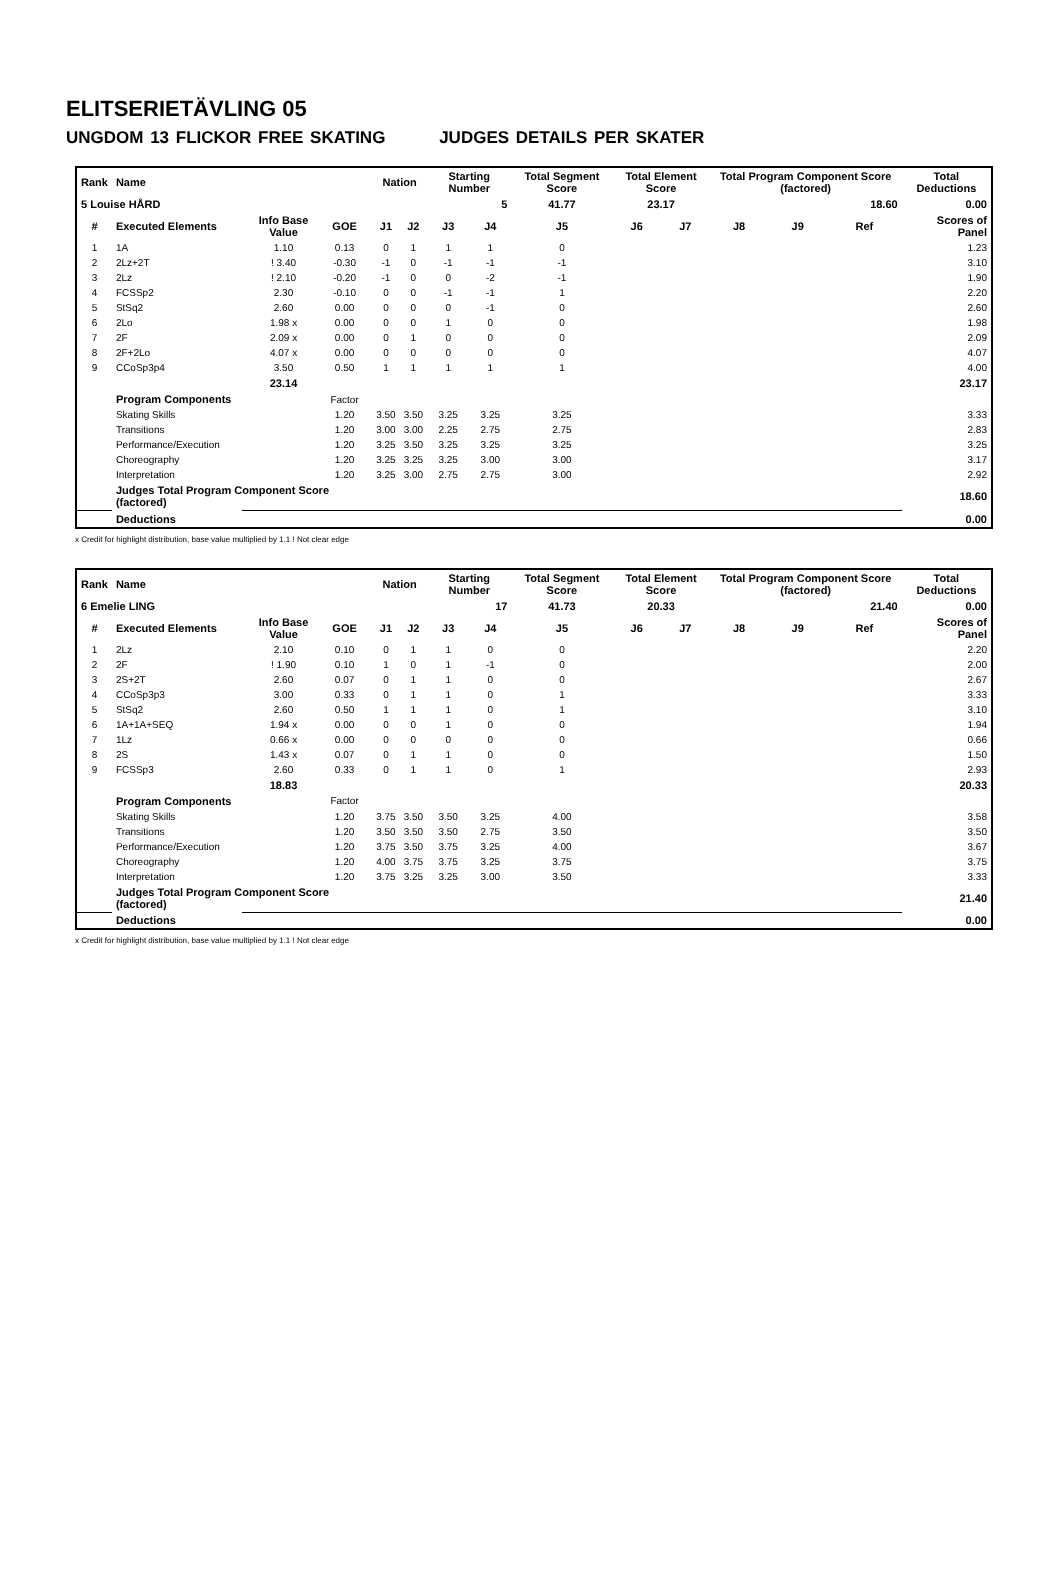ELITSERIETÄVLING 05
UNGDOM 13 FLICKOR FREE SKATING JUDGES DETAILS PER SKATER
| Rank | Name | | | | Nation | | Starting Number | | Total Segment Score | Total Element Score | | Total Program Component Score (factored) | | | Total Deductions |
| --- | --- | --- | --- | --- | --- | --- | --- | --- | --- | --- | --- | --- | --- | --- | --- |
| 5 Louise HÅRD | | | | | | | 5 | | 41.77 | 23.17 | | 18.60 | | | 0.00 |
| # | Executed Elements | Info Base Value | GOE | | J1 | J2 | J3 | J4 | J5 | J6 | J7 | J8 | J9 | Ref | Scores of Panel |
| 1 | 1A | 1.10 | 0.13 | | 0 | 1 | 1 | 1 | 0 | | | | | | 1.23 |
| 2 | 2Lz+2T | ! 3.40 | -0.30 | | -1 | 0 | -1 | -1 | -1 | | | | | | 3.10 |
| 3 | 2Lz | ! 2.10 | -0.20 | | -1 | 0 | 0 | -2 | -1 | | | | | | 1.90 |
| 4 | FCSSp2 | 2.30 | -0.10 | | 0 | 0 | -1 | -1 | 1 | | | | | | 2.20 |
| 5 | StSq2 | 2.60 | 0.00 | | 0 | 0 | 0 | -1 | 0 | | | | | | 2.60 |
| 6 | 2Lo | 1.98 x | 0.00 | | 0 | 0 | 1 | 0 | 0 | | | | | | 1.98 |
| 7 | 2F | 2.09 x | 0.00 | | 0 | 1 | 0 | 0 | 0 | | | | | | 2.09 |
| 8 | 2F+2Lo | 4.07 x | 0.00 | | 0 | 0 | 0 | 0 | 0 | | | | | | 4.07 |
| 9 | CCoSp3p4 | 3.50 | 0.50 | | 1 | 1 | 1 | 1 | 1 | | | | | | 4.00 |
| | | 23.14 | | | | | | | | | | | | | 23.17 |
| | Program Components | | Factor | | | | | | | | | | | | |
| | Skating Skills | | 1.20 | | 3.50 | 3.50 | 3.25 | 3.25 | 3.25 | | | | | | 3.33 |
| | Transitions | | 1.20 | | 3.00 | 3.00 | 2.25 | 2.75 | 2.75 | | | | | | 2.83 |
| | Performance/Execution | | 1.20 | | 3.25 | 3.50 | 3.25 | 3.25 | 3.25 | | | | | | 3.25 |
| | Choreography | | 1.20 | | 3.25 | 3.25 | 3.25 | 3.00 | 3.00 | | | | | | 3.17 |
| | Interpretation | | 1.20 | | 3.25 | 3.00 | 2.75 | 2.75 | 3.00 | | | | | | 2.92 |
| | Judges Total Program Component Score (factored) | | | | | | | | | | | | | | 18.60 |
| | Deductions | | | | | | | | | | | | | | 0.00 |
x Credit for highlight distribution, base value multiplied by 1.1 ! Not clear edge
| Rank | Name | | | | Nation | | Starting Number | | Total Segment Score | Total Element Score | | Total Program Component Score (factored) | | | Total Deductions |
| --- | --- | --- | --- | --- | --- | --- | --- | --- | --- | --- | --- | --- | --- | --- | --- |
| 6 Emelie LING | | | | | | | 17 | | 41.73 | 20.33 | | 21.40 | | | 0.00 |
| # | Executed Elements | Info Base Value | GOE | | J1 | J2 | J3 | J4 | J5 | J6 | J7 | J8 | J9 | Ref | Scores of Panel |
| 1 | 2Lz | 2.10 | 0.10 | | 0 | 1 | 1 | 0 | 0 | | | | | | 2.20 |
| 2 | 2F | ! 1.90 | 0.10 | | 1 | 0 | 1 | -1 | 0 | | | | | | 2.00 |
| 3 | 2S+2T | 2.60 | 0.07 | | 0 | 1 | 1 | 0 | 0 | | | | | | 2.67 |
| 4 | CCoSp3p3 | 3.00 | 0.33 | | 0 | 1 | 1 | 0 | 1 | | | | | | 3.33 |
| 5 | StSq2 | 2.60 | 0.50 | | 1 | 1 | 1 | 0 | 1 | | | | | | 3.10 |
| 6 | 1A+1A+SEQ | 1.94 x | 0.00 | | 0 | 0 | 1 | 0 | 0 | | | | | | 1.94 |
| 7 | 1Lz | 0.66 x | 0.00 | | 0 | 0 | 0 | 0 | 0 | | | | | | 0.66 |
| 8 | 2S | 1.43 x | 0.07 | | 0 | 1 | 1 | 0 | 0 | | | | | | 1.50 |
| 9 | FCSSp3 | 2.60 | 0.33 | | 0 | 1 | 1 | 0 | 1 | | | | | | 2.93 |
| | | 18.83 | | | | | | | | | | | | | 20.33 |
| | Program Components | | Factor | | | | | | | | | | | | |
| | Skating Skills | | 1.20 | | 3.75 | 3.50 | 3.50 | 3.25 | 4.00 | | | | | | 3.58 |
| | Transitions | | 1.20 | | 3.50 | 3.50 | 3.50 | 2.75 | 3.50 | | | | | | 3.50 |
| | Performance/Execution | | 1.20 | | 3.75 | 3.50 | 3.75 | 3.25 | 4.00 | | | | | | 3.67 |
| | Choreography | | 1.20 | | 4.00 | 3.75 | 3.75 | 3.25 | 3.75 | | | | | | 3.75 |
| | Interpretation | | 1.20 | | 3.75 | 3.25 | 3.25 | 3.00 | 3.50 | | | | | | 3.33 |
| | Judges Total Program Component Score (factored) | | | | | | | | | | | | | | 21.40 |
| | Deductions | | | | | | | | | | | | | | 0.00 |
x Credit for highlight distribution, base value multiplied by 1.1 ! Not clear edge